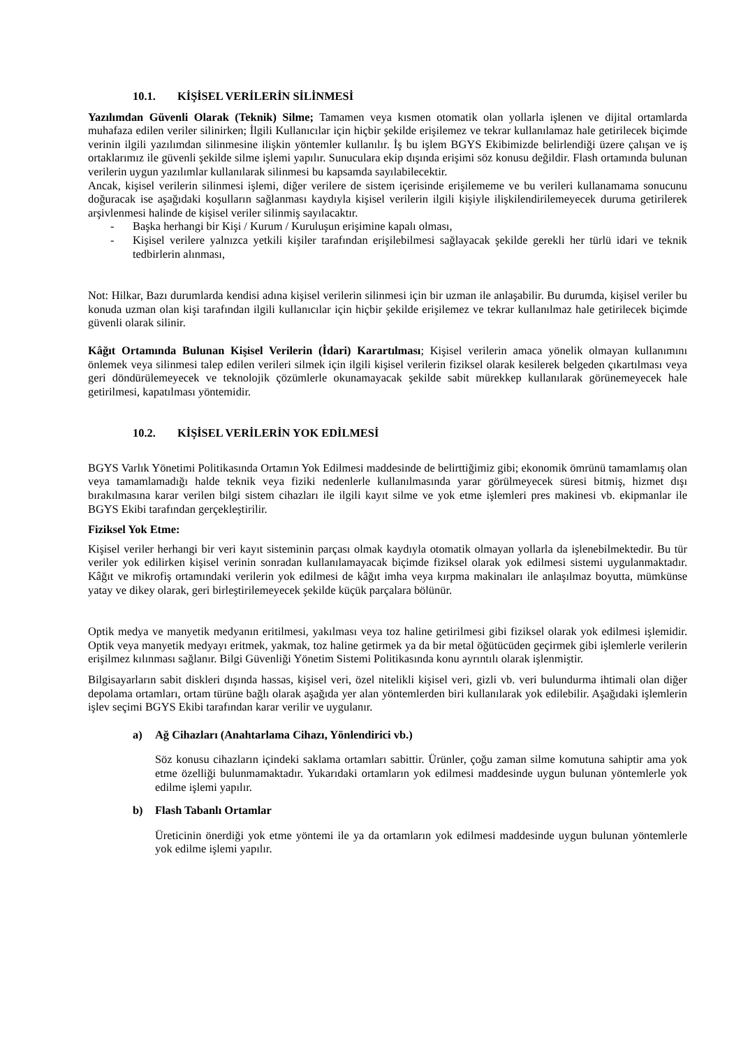10.1. KİŞİSEL VERİLERİN SİLİNMESİ
Yazılımdan Güvenli Olarak (Teknik) Silme; Tamamen veya kısmen otomatik olan yollarla işlenen ve dijital ortamlarda muhafaza edilen veriler silinirken; İlgili Kullanıcılar için hiçbir şekilde erişilemez ve tekrar kullanılamaz hale getirilecek biçimde verinin ilgili yazılımdan silinmesine ilişkin yöntemler kullanılır. İş bu işlem BGYS Ekibimizde belirlendiği üzere çalışan ve iş ortaklarımız ile güvenli şekilde silme işlemi yapılır. Sunuculara ekip dışında erişimi söz konusu değildir. Flash ortamında bulunan verilerin uygun yazılımlar kullanılarak silinmesi bu kapsamda sayılabilecektir.
Ancak, kişisel verilerin silinmesi işlemi, diğer verilere de sistem içerisinde erişilememe ve bu verileri kullanamama sonucunu doğuracak ise aşağıdaki koşulların sağlanması kaydıyla kişisel verilerin ilgili kişiyle ilişkilendirilemeyecek duruma getirilerek arşivlenmesi halinde de kişisel veriler silinmiş sayılacaktır.
- Başka herhangi bir Kişi / Kurum / Kuruluşun erişimine kapalı olması,
- Kişisel verilere yalnızca yetkili kişiler tarafından erişilebilmesi sağlayacak şekilde gerekli her türlü idari ve teknik tedbirlerin alınması,
Not: Hilkar, Bazı durumlarda kendisi adına kişisel verilerin silinmesi için bir uzman ile anlaşabilir. Bu durumda, kişisel veriler bu konuda uzman olan kişi tarafından ilgili kullanıcılar için hiçbir şekilde erişilemez ve tekrar kullanılmaz hale getirilecek biçimde güvenli olarak silinir.
Kâğıt Ortamında Bulunan Kişisel Verilerin (İdari) Karartılması; Kişisel verilerin amaca yönelik olmayan kullanımını önlemek veya silinmesi talep edilen verileri silmek için ilgili kişisel verilerin fiziksel olarak kesilerek belgeden çıkartılması veya geri döndürülemeyecek ve teknolojik çözümlerle okunamayacak şekilde sabit mürekkep kullanılarak görünemeyecek hale getirilmesi, kapatılması yöntemidir.
10.2. KİŞİSEL VERİLERİN YOK EDİLMESİ
BGYS Varlık Yönetimi Politikasında Ortamın Yok Edilmesi maddesinde de belirttiğimiz gibi; ekonomik ömrünü tamamlamış olan veya tamamlamadığı halde teknik veya fiziki nedenlerle kullanılmasında yarar görülmeyecek süresi bitmiş, hizmet dışı bırakılmasına karar verilen bilgi sistem cihazları ile ilgili kayıt silme ve yok etme işlemleri pres makinesi vb. ekipmanlar ile BGYS Ekibi tarafından gerçekleştirilir.
Fiziksel Yok Etme:
Kişisel veriler herhangi bir veri kayıt sisteminin parçası olmak kaydıyla otomatik olmayan yollarla da işlenebilmektedir. Bu tür veriler yok edilirken kişisel verinin sonradan kullanılamayacak biçimde fiziksel olarak yok edilmesi sistemi uygulanmaktadır. Kâğıt ve mikrofiş ortamındaki verilerin yok edilmesi de kâğıt imha veya kırpma makinaları ile anlaşılmaz boyutta, mümkünse yatay ve dikey olarak, geri birleştirilemeyecek şekilde küçük parçalara bölünür.
Optik medya ve manyetik medyanın eritilmesi, yakılması veya toz haline getirilmesi gibi fiziksel olarak yok edilmesi işlemidir. Optik veya manyetik medyayı eritmek, yakmak, toz haline getirmek ya da bir metal öğütücüden geçirmek gibi işlemlerle verilerin erişilmez kılınması sağlanır. Bilgi Güvenliği Yönetim Sistemi Politikasında konu ayrıntılı olarak işlenmiştir.
Bilgisayarların sabit diskleri dışında hassas, kişisel veri, özel nitelikli kişisel veri, gizli vb. veri bulundurma ihtimali olan diğer depolama ortamları, ortam türüne bağlı olarak aşağıda yer alan yöntemlerden biri kullanılarak yok edilebilir. Aşağıdaki işlemlerin işlev seçimi BGYS Ekibi tarafından karar verilir ve uygulanır.
a) Ağ Cihazları (Anahtarlama Cihazı, Yönlendirici vb.)
Söz konusu cihazların içindeki saklama ortamları sabittir. Ürünler, çoğu zaman silme komutuna sahiptir ama yok etme özelliği bulunmamaktadır. Yukarıdaki ortamların yok edilmesi maddesinde uygun bulunan yöntemlerle yok edilme işlemi yapılır.
b) Flash Tabanlı Ortamlar
Üreticinin önerdiği yok etme yöntemi ile ya da ortamların yok edilmesi maddesinde uygun bulunan yöntemlerle yok edilme işlemi yapılır.